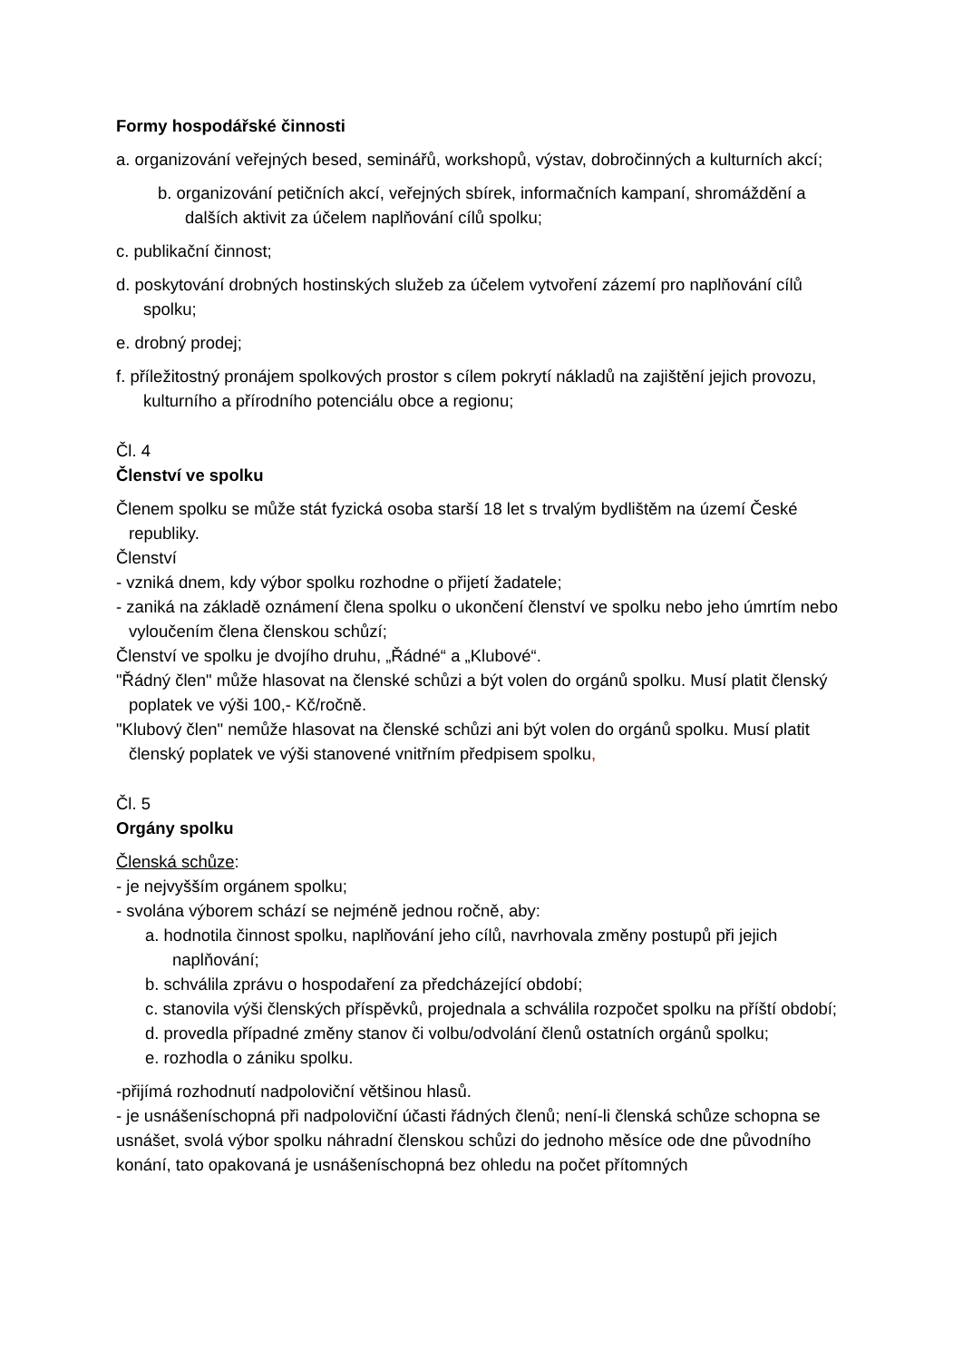Formy hospodářské činnosti
a. organizování veřejných besed, seminářů, workshopů, výstav, dobročinných a kulturních akcí;
b. organizování petičních akcí, veřejných sbírek, informačních kampaní, shromáždění a dalších aktivit za účelem naplňování cílů spolku;
c. publikační činnost;
d. poskytování drobných hostinských služeb za účelem vytvoření zázemí pro naplňování cílů spolku;
e. drobný prodej;
f. příležitostný pronájem spolkových prostor s cílem pokrytí nákladů na zajištění jejich provozu, kulturního a přírodního potenciálu obce a regionu;
Čl. 4
Členství ve spolku
Členem spolku se může stát fyzická osoba starší 18 let s trvalým bydlištěm na území České republiky.
Členství
- vzniká dnem, kdy výbor spolku rozhodne o přijetí žadatele;
- zaniká na základě oznámení člena spolku o ukončení členství ve spolku nebo jeho úmrtím nebo vyloučením člena členskou schůzí;
Členství ve spolku je dvojího druhu, „Řádné“ a „Klubové“.
"Řádný člen" může hlasovat na členské schůzi a být volen do orgánů spolku. Musí platit členský poplatek ve výši 100,- Kč/ročně.
"Klubový člen" nemůže hlasovat na členské schůzi ani být volen do orgánů spolku. Musí platit členský poplatek ve výši stanovené vnitřním předpisem spolku,
Čl. 5
Orgány spolku
Členská schůze:
- je nejvyšším orgánem spolku;
- svolána výborem schází se nejméně jednou ročně, aby:
a. hodnotila činnost spolku, naplňování jeho cílů, navrhovala změny postupů při jejich naplňování;
b. schválila zprávu o hospodaření za předcházející období;
c. stanovila výši členských příspěvků, projednala a schválila rozpočet spolku na příští období;
d. provedla případné změny stanov či volbu/odvolání členů ostatních orgánů spolku;
e. rozhodla o zániku spolku.
-přijímá rozhodnutí nadpoloviční většinou hlasů.
- je usnášeníschopná při nadpoloviční účasti řádných členů; není-li členská schůze schopna se usnášet, svolá výbor spolku náhradní členskou schůzi do jednoho měsíce ode dne původního konání, tato opakovaná je usnášeníschopná bez ohledu na počet přítomných